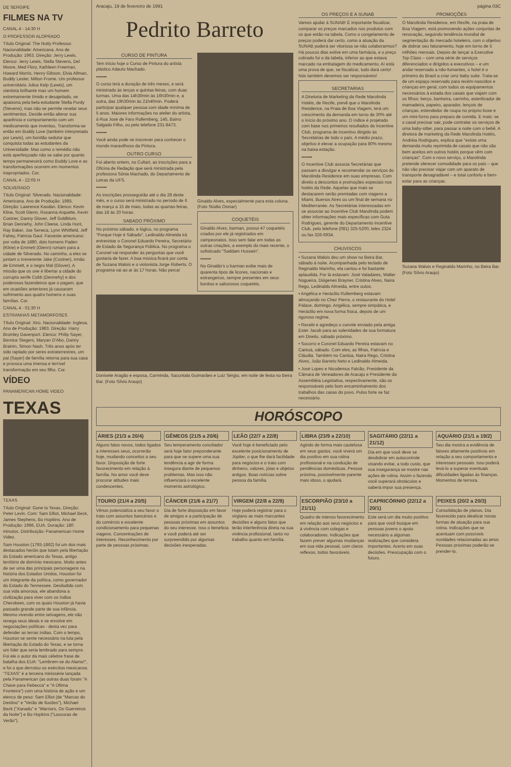DE SERGIPE
FILMES NA TV
CANAL 4 - 14:30 H
O PROFESSOR ALOPRADO
Título Original: The Nutty Professor. Nacionalidade: Americana. Ano de Produção: 1963. Direção: Jerry Lewis. Elenco: Jerry Lewis, Stella Stevens, Del Moore, Med Flory, Kathleen Freeman, Howard Morris, Henry Gibson, Elvia Allman, Buddy Lester, Milton Frome. Um professor universitário Julius Kelp (Lewis), um cientista brilhante mas um homem extremamente tímido e desajeitado, se apaixona pela bela estudante Stella Purdy (Stevens), mas não se permite revelar seus sentimentos. Decide então alterar sua aparência e comportamento com um medicamento que inventou. Transforma-se então em Buddy Love (também interpretado por Lewis), um bonitão sedutor que conquista todas as estudantes da Universidade. Mas como o remédio não está aperfeiçoado não se sabe por quanto tempo permanecerá como Buddy Love e as transformações ocorrem em momentos inapropriados. Cor.
CANAL 4 - 22:05 H
SOLVERADO
Título Original: Silverado. Nacionalidade: Americana. Ano de Produção: 1985. Direção: Lawrence Kasdan. Elenco: Kevin Kline, Scott Glenn, Rosanna Arquette, Kevin Costner, Danny Glover, Jeff Goldblum, Brian Dennehy, John Cleese, Linda Hunt, Ray Baker, Joe Seneca, Lynn Whitfield, Jeff Fahey, Patricia Gaul. Faroeste americano: por volta de 1880, dois homens Paden (Kline) e Emmett (Glenn) rumam para a cidade de Silverado. No caminho, a eles se juntam o irreverente Jake (Costner), irmão de Emmett, e o negro Mal (Glover). A missão que os une é libertar a cidade do corrupto xerife Cobb (Dennehy) e dos poderosos fazendeiros que o pagam, que em ocasiões anteriores já causaram sofrimento aos quatro homens e suas famílias. Cor.
CANAL 4 - 01:30 H
ESTRANHAS METAMORFOSES
Título Original: Xtro. Nacionalidade: Inglesa. Ano de Produção: 1983. Direção: Harry Bromley Davenport. Elenco: Philip Sayer, Bernice Stegers, Maryan D'Abo, Danny Brainin, Simon Nash. Três anos após ter sido raptado por seres extraterrestres, um pai (Sayer) de família retorna para sua casa e provoca uma imensa e terrível transformação em seu filho. Cor.
VÍDEO
PANAMERICAN HOME VIDEO
TEXAS
TEXAS
Título Original: Gone to Texas. Direção: Peter Levin. Com: Sam Elliot, Michael Beck, James Stephens, Bo Hopkins. Ano de Produção: 1986, EUA. Duração: 180 minutos. Distribuição: Panamerican Home Video.
Sam Houston (1793-1862) foi um dos mais destacados heróis que lutam pela libertação do Estado americano do Texas, antigo território de domínio mexicano. Muito antes de ser uma das principais personagens na história dos Estados Unidos, Houston foi um integrante da política, como governador do Estado do Tennessee. Desiludido com sua vida amorosa, ele abandona a civilização para viver com os índios Cherokees, com os quais Houston já havia passado grande parte de sua infância. Mesmo vivendo entre selvagens, ele não renega seus ideais e se envolve em negociações políticas - desta vez para defender as terras índias. Com o tempo, Houston se sente necessário na luta pela libertação do Estado do Texas, e se torna um líder que seria lembrado para sempre. Foi ele o autor da mais célebre frase de batalha dos EUA: "Lembrem-se do Alamo!", e foi o que derrotou os exércitos mexicanos. "TEXAS" é a terceira minissérie lançada pela Panamerican (as outras duas foram "A Chave para Rebecca" e "A Última Fronteira") com uma história de ação e um elenco de peso: Sam Elliot (de "Marcas do Destino" e "Verão de Ilusões"), Michael Beck ("Xanadu" e "Warriors, Os Guerreiros da Noite") e Bo Hopkins ("Loucuras de Verão").
Aracaju, 19 de fevereiro de 1991 página 03C
Pedrito Barreto
CURSO DE PINTURA
Tem início hoje o Curso de Pintura do artista plástico Adauto Machado.
•••••••
O curso terá a duração de três meses, e será ministrado às terças e quintas-feiras, com duas turmas. Uma das 14h30min às 16h30min e, a outra, das 19h30min às 21h40min. Poderá participar qualquer pessoa com idade mínima de 5 anos. Maiores informações no atelier do artista, à Rua José de Faro Rollemberg, 145, Bairro Salgado Filho, ou pelo telefone 231-8473.
•••••••
Você ainda pode se inscrever para conhecer o mundo maravilhoso da Pintura.
OUTRO CURSO
Foi aberto ontem, no Cultart, as inscrições para a Oficina de Redação que será ministrada pela professora Sônia Machado, do Departamento de Letras da UFS.
•••••••
As inscrições prosseguirão até o dia 28 deste mês, e o curso será ministrado no período de 6 de março a 15 de maio, todas as quartas-feiras, das 18 às 20 horas.
SABADO PRÓXIMO
No próximo sábado, e lógico, no programa "Porque Hoje é Sábado", Ledinaldo Almeida irá entrevistar o Coronel Eduardo Pereira, Secretário de Estado da Segurança Pública. No programa o Coronel vai responder às perguntas que você gostaria de fazer. A boa música ficará por conta de Suzana Walois e o violonista Jorge Roberto. O programa vai ao ar às 17 horas. Não perca!
Ginaldo Alves, especialmente para esta coluna. (Foto Stúdio Osmar)
COQUETÉIS
Ginaldo Alves, barman, possui 47 coquetéis criados por ele já registrados em campeonatos. Isso sem falar em todas as outras criações, a exemplo do mais recente, o sofisticado "Saddam Hussein".
•••••••
No Ginaldo's o barman exibe mais de quarenta tipos de licores, nacionais e estrangeiros, sempre presentes em seus bonitos e saborosos coquetéis.
Donisete Aragão e esposa, Carminda, Sacuntala Guimarães e Luiz Sérgio, em noite de festa no Beira Bar. (Foto Sílvio Araujo)
OS PREÇOS E A SUNAB
Vamos ajudar à SUNAB! É importante fiscalizar, comparar os preços marcados nos produtos com os que estão na tabela. Como o congelamento de preços poderá dar certo, como a atuação da SUNAB poderá ser vitoriosa se não colaborarmos? Há poucos dias estive em uma farmácia, e o preço cobrado foi o da tabela, inferior ao que estava marcado na embalagem do medicamento. Aí está uma prova de que, se fiscalizar, tudo dará certo! Nós também devemos ser responsáveis!
SECRETARIAS
A Diretoria de Marketing da Rede Marolinda Hotéis, de Recife, prevê que o Marolinda Residence, na Praia de Boa Viagem, terá um crescimento da demanda em torno de 30% até o início do próximo ano. O índice é projetado com base nos primeiros resultados do Incentive Club, programa de incentivo dirigido às Secretárias de todo o país. A médio prazo, objetivo é elevar a ocupação para 80% mesmo na baixa estação.
•••••••
O Incentive Club associa Secretárias que passam a divulgar e recomendar os serviços do Marolinda Residence em suas empresas. Com direito a descontos e promoções especiais nos hotéis da Rede. Aquelas que mais se destacarem serão premiadas com viagens a Miami, Buenos Aires ou um final de semana no Mediterranée. As Secretárias interessadas em se associar ao Incentive Club Marolinda podem obter informações mais específicas com Guta Rodrigues, gerente do Departamento Incentive Club, pelo telefone (081) 325-5200, telex 2324 ou fax 326-6934.
CHUVISCOS
• Suzana Walois deu um show no Beira Bar, sábado à noite. Acompanhada pelo teclado de Reginaldo Marinho, ela cantou e foi bastante aplaudida. Por lá estavam: José Valadares, Walter Nogueira, Diógenes Brayner, Cristina Alves, Naira Rego, Ledinaldo Almeida, entre outos.
• Angélica e Heráclito Rollemberg estavam almoçando no Chez Pierre, o restaurante do Hotel Pálace, domingo. Angélica, sempre simpática, e Heráclito em nova forma física, depois de um rigoroso regime.
• Recebi e agredeço o convite enviado pela amiga Ester Jacob para as solenidades de sua formatura em Direito, sábado próximo.
• Socorro e Coronel Eduardo Pereira estavam no Cantuá, sábado. Com eles, as filhas, Patrícia e Cláudia. Também no Cantúa, Naira Rego, Cristina Alves, João Barreto Neto e Ledinaldo Almeida.
• José Lopes e Nicodemus Falcão, Presidente da Câmara de Vereadores de Aracaju e Presidente da Assembléia Legislativa, respectivamente, são os responsáveis pelo bom encaminhamento dos trabalhos das casas do povo. Pulso forte se faz necessário.
PROMOÇÕES
O Marolinda Residence, em Recife, na praia de Boa Viagem, está promovendo ações conjuntas de renovação, seguindo tendência mundial de segmentação do mercado hoteleiro, com o objetivo de dobrar seu faturamento, hoje em torno de 5 milhões mensais. Depois de lançar a Executive Top Class – com uma série de serviços diferenciados e dirigidos a executivos – e um andar reservado a não-fumantes, o hotel é o primeiro do Brasil a criar umz baby suite. Trata-se de um espaço reservado para recém-nascidos e crianças em geral, com todos os equipamentos necessários à estada dos casais que viajam com os filhos: berço, banheira, carrinho, esterilizador de mamadeira, papeiro, aparador, lençois de crianças, estendedor de roupa no próprio boxe e um mini-forno para preparo de comida. E mais: se o casal precisar sair, pode contratar os serviços de uma baby-sitter, para passar a noite com o bebê. A diretora de marketing da Rede Marolinda Hotéis, Andréia Rodrigues, explica que "existe uma demanda muito reprimida de casais que não são bem aceitos em outros hotéis porque vêm com crianças". Com o novo serviço, o Marolinda pretende oferecer comodidade para os pais – que não vão precisar viajar com um aparato de transporte desagradável – e total conforto e bem-estar para as crianças.
Suzana Walois e Reginaldo Marinho, no Beira Bar. (Foto Sílvio Araujo)
HORÓSCOPO
ÁRIES (21/3 a 20/4)
Alguns fatos novos, todos ligados a interesses seus, ocorrerão hoje, mudando conceitos a seu favor. Disposição de forte favorecimento em relação à família. No amor você deve procurar atitudes mais condescentes.
GÊMEOS (21/5 a 20/6)
Seu temperamento conciliador será hoje fator preponderante para que se supere uma sua tendência a agir de forma insegura diante de pequenos problemas. Mas isso não influenciará o excelente momento astrológico.
LEÃO (22/7 a 22/8)
Você hoje é beneficiado pelo excelente posicionamento de Júpiter, o que lhe dará facilidade para negócios e o trato com dinheiro, valores, jóias e objetos antigos. Boas notícias sobre pessoa da família.
LIBRA (23/9 a 22/10)
Agindo de forma mais cautelosa em seus gastos, você viverá um dia positivo em sua rotina profissional e na condução de pendências domésticas. Pessoa próxima, possivelmente parente mais idoso, o ajudará.
SAGITÁRIO (22/11 a 21/12)
Dia em que você deve se desdobrar em autocontrole visando evitar, a todo custo, que sua insegurança se mostre nas ações de rotina. Assim o fazendo você superará obstáculos e saberá impor sua presença.
AQUÁRIO (21/1 a 19/2)
Seu dia mostra a evidência de fatores altamente positivos em relação a seu comportamento e interesses pessoais. Isso poderá levá-lo a superar eventuais dificuldades ligadas às finanças. Momentos de ternura.
TOURO (21/4 a 20/5)
Vênus potencializa a seu favor o trato com assuntos bancários e do comércio e excelente condicionamento para pequenas viagens. Concentrações de interesses. Reconhecimento por parte de pessoas próximas.
CÂNCER (21/6 a 21/7)
Dia de forte disposição em favor de amigos e a participação de pessoas próximas em assuntos do seu interesse. Isso o beneficia e você poderá até ser surpreendido por algumas decisões inesperadas.
VIRGEM (22/8 a 22/9)
Hoje poderá registrar para o virgiano as mais marcantes decisões e alguns fatos que terão interferência direta na sua vivência profissional, tanto no trabalho quanto em família.
ESCORPIÃO (23/10 a 21/11)
Quadro de intenso favorecimento em relação aos seus negócios e à vivência com colegas e colaboradores. Indicações que fazem prever algumas mudanças em sua vida pessoal, com claros reflexos, todos favoráveis.
CAPRICÓRNIO (22/12 a 20/1)
Este será um dia muito positivo para que você busque em pessoas jovens o apoio necessário a algumas realizações que considera importantes. Acerto em suas decisões. Preocupação com o futuro.
PEIXES (20/2 a 20/3)
Consolidação de planos. Dia favorecido para idealizar novas formas de atuação para sua rotina. Indicações que se acentuam com possíveis novidades relacionadas ao amor. Pessoas próximas poderão se prender-lo.